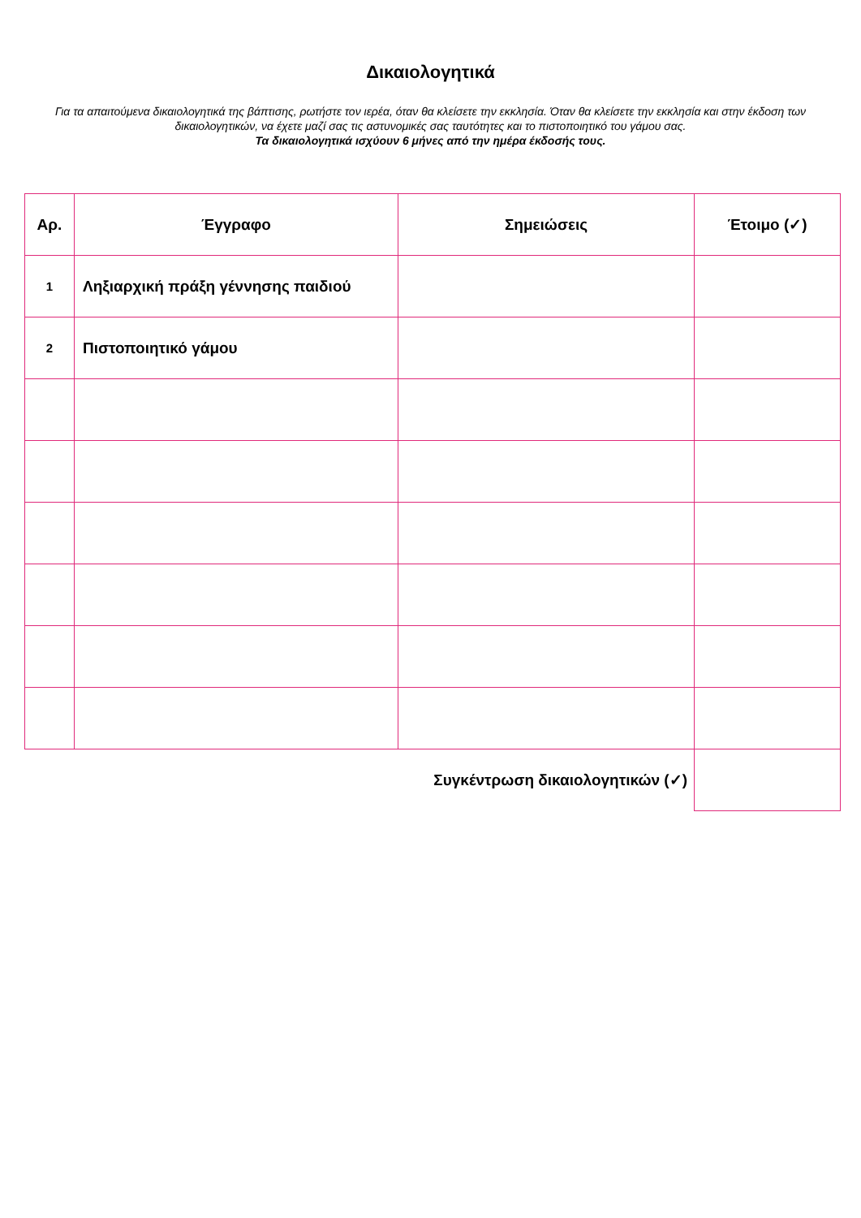Δικαιολογητικά
Για τα απαιτούμενα δικαιολογητικά της βάπτισης, ρωτήστε τον ιερέα, όταν θα κλείσετε την εκκλησία. Όταν θα κλείσετε την εκκλησία και στην έκδοση των δικαιολογητικών, να έχετε μαζί σας τις αστυνομικές σας ταυτότητες και το πιστοποιητικό του γάμου σας.
Τα δικαιολογητικά ισχύουν 6 μήνες από την ημέρα έκδοσής τους.
| Αρ. | Έγγραφο | Σημειώσεις | Έτοιμο (✓) |
| --- | --- | --- | --- |
| 1 | Ληξιαρχική πράξη γέννησης παιδιού | | |
| 2 | Πιστοποιητικό γάμου | | |
| Συγκέντρωση δικαιολογητικών (✓) | | | |